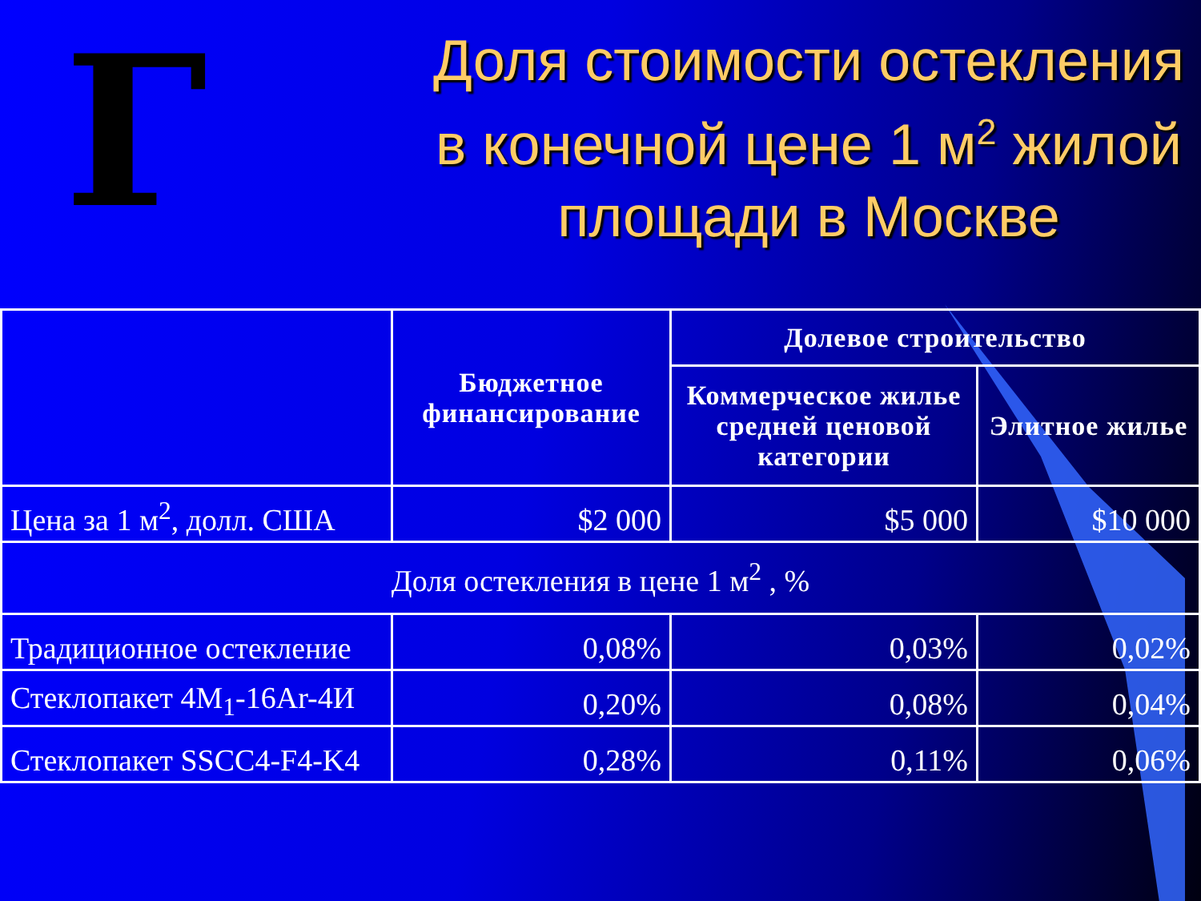Г
Доля стоимости остекления в конечной цене 1 м<sup>2</sup> жилой площади в Москве
| | Бюджетное финансирование | Долевое строительство | |
| --- | --- | --- | --- |
| | | Коммерческое жилье средней ценовой категории | Элитное жилье |
| Цена за 1 м<sup>2</sup>, долл. США | $2 000 | $5 000 | $10 000 |
| Доля остекления в цене 1 м<sup>2</sup> , % | | | |
| Традиционное остекление | 0,08% | 0,03% | 0,02% |
| Стеклопакет 4М<sub>1</sub>-16Ar-4И | 0,20% | 0,08% | 0,04% |
| Стеклопакет SSCC4-F4-K4 | 0,28% | 0,11% | 0,06% |